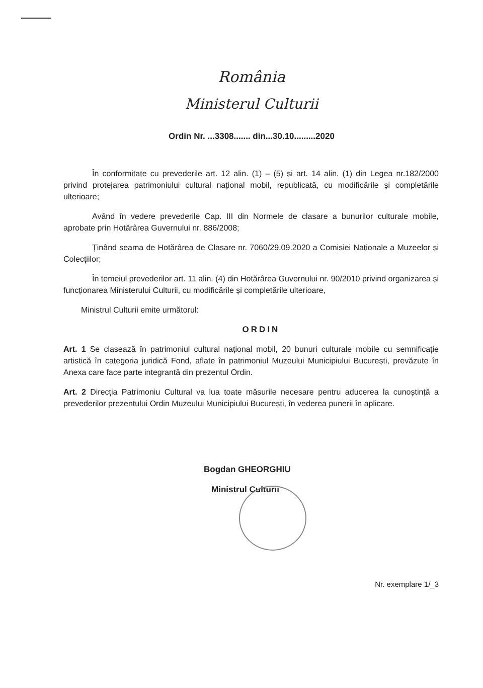România
Ministerul Culturii
Ordin Nr. ...3308....... din...30.10.........2020
În conformitate cu prevederile art. 12 alin. (1) – (5) și art. 14 alin. (1) din Legea nr.182/2000 privind protejarea patrimoniului cultural național mobil, republicată, cu modificările și completările ulterioare;
Având în vedere prevederile Cap. III din Normele de clasare a bunurilor culturale mobile, aprobate prin Hotărârea Guvernului nr. 886/2008;
Ținând seama de Hotărârea de Clasare nr. 7060/29.09.2020 a Comisiei Naționale a Muzeelor și Colecțiilor;
În temeiul prevederilor art. 11 alin. (4) din Hotărârea Guvernului nr. 90/2010 privind organizarea și funcționarea Ministerului Culturii, cu modificările și completările ulterioare,
Ministrul Culturii emite următorul:
ORDIN
Art. 1 Se clasează în patrimoniul cultural național mobil, 20 bunuri culturale mobile cu semnificație artistică în categoria juridică Fond, aflate în patrimoniul Muzeului Municipiului București, prevăzute în Anexa care face parte integrantă din prezentul Ordin.
Art. 2 Direcția Patrimoniu Cultural va lua toate măsurile necesare pentru aducerea la cunoștință a prevederilor prezentului Ordin Muzeului Municipiului București, în vederea punerii în aplicare.
Bogdan GHEORGHIU
Ministrul Culturii
Nr. exemplare 1/_3